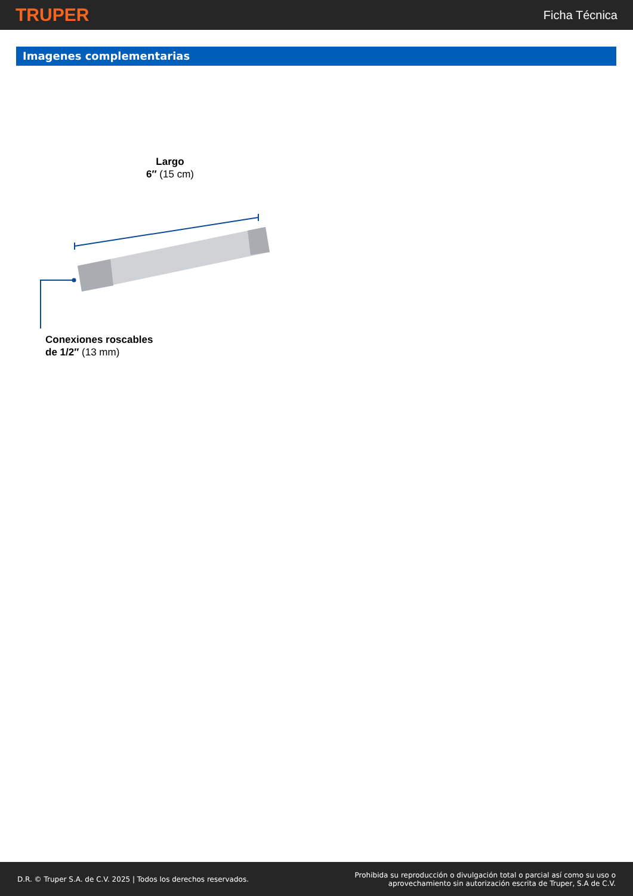TRUPER
Ficha Técnica
Imagenes complementarias
Largo
6″ (15 cm)
Conexiones roscables
de 1/2″ (13 mm)
D.R. © Truper S.A. de C.V. 2025 | Todos los derechos reservados.
Prohibida su reproducción o divulgación total o parcial así como su uso o
aprovechamiento sin autorización escrita de Truper, S.A de C.V.